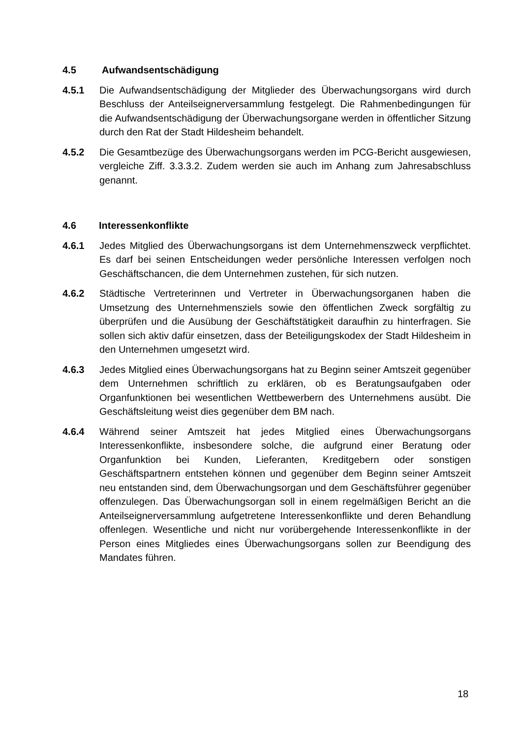4.5 Aufwandsentschädigung
4.5.1 Die Aufwandsentschädigung der Mitglieder des Überwachungsorgans wird durch Beschluss der Anteilseignerversammlung festgelegt. Die Rahmenbedingungen für die Aufwandsentschädigung der Überwachungsorgane werden in öffentlicher Sitzung durch den Rat der Stadt Hildesheim behandelt.
4.5.2 Die Gesamtbezüge des Überwachungsorgans werden im PCG-Bericht ausgewiesen, vergleiche Ziff. 3.3.3.2. Zudem werden sie auch im Anhang zum Jahresabschluss genannt.
4.6 Interessenkonflikte
4.6.1 Jedes Mitglied des Überwachungsorgans ist dem Unternehmenszweck verpflichtet. Es darf bei seinen Entscheidungen weder persönliche Interessen verfolgen noch Geschäftschancen, die dem Unternehmen zustehen, für sich nutzen.
4.6.2 Städtische Vertreterinnen und Vertreter in Überwachungsorganen haben die Umsetzung des Unternehmensziels sowie den öffentlichen Zweck sorgfältig zu überprüfen und die Ausübung der Geschäftstätigkeit daraufhin zu hinterfragen. Sie sollen sich aktiv dafür einsetzen, dass der Beteiligungskodex der Stadt Hildesheim in den Unternehmen umgesetzt wird.
4.6.3 Jedes Mitglied eines Überwachungsorgans hat zu Beginn seiner Amtszeit gegenüber dem Unternehmen schriftlich zu erklären, ob es Beratungsaufgaben oder Organfunktionen bei wesentlichen Wettbewerbern des Unternehmens ausübt. Die Geschäftsleitung weist dies gegenüber dem BM nach.
4.6.4 Während seiner Amtszeit hat jedes Mitglied eines Überwachungsorgans Interessenkonflikte, insbesondere solche, die aufgrund einer Beratung oder Organfunktion bei Kunden, Lieferanten, Kreditgebern oder sonstigen Geschäftspartnern entstehen können und gegenüber dem Beginn seiner Amtszeit neu entstanden sind, dem Überwachungsorgan und dem Geschäftsführer gegenüber offenzulegen. Das Überwachungsorgan soll in einem regelmäßigen Bericht an die Anteilseignerversammlung aufgetretene Interessenkonflikte und deren Behandlung offenlegen. Wesentliche und nicht nur vorübergehende Interessenkonflikte in der Person eines Mitgliedes eines Überwachungsorgans sollen zur Beendigung des Mandates führen.
18